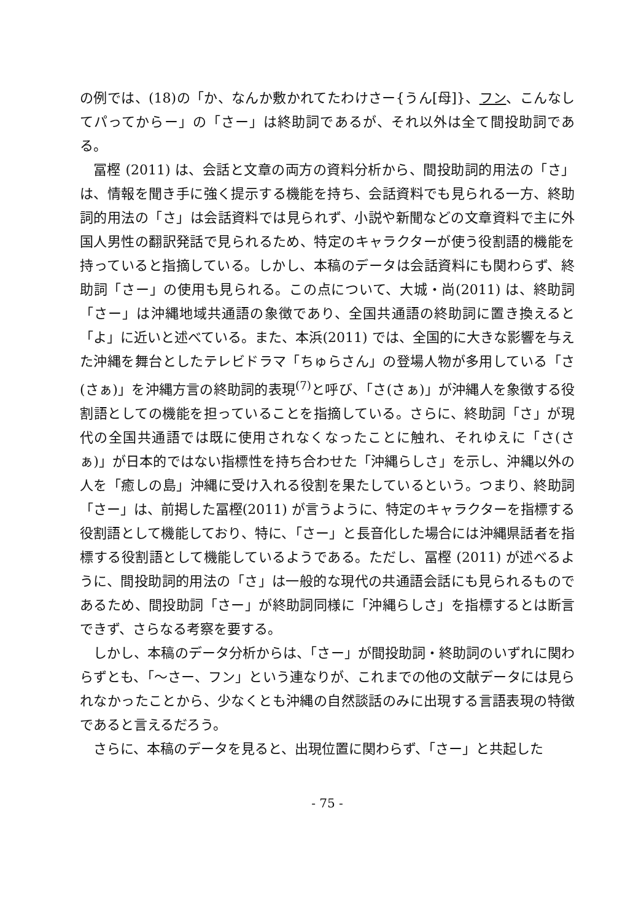の例では、(18)の「か、なんか敷かれてたわけさー{うん[母]}、フン、こんなしてパってからー」の「さー」は終助詞であるが、それ以外は全て間投助詞である。
冨樫 (2011) は、会話と文章の両方の資料分析から、間投助詞的用法の「さ」は、情報を聞き手に強く提示する機能を持ち、会話資料でも見られる一方、終助詞的用法の「さ」は会話資料では見られず、小説や新聞などの文章資料で主に外国人男性の翻訳発話で見られるため、特定のキャラクターが使う役割語的機能を持っていると指摘している。しかし、本稿のデータは会話資料にも関わらず、終助詞「さー」の使用も見られる。この点について、大城・尚(2011) は、終助詞「さー」は沖縄地域共通語の象徴であり、全国共通語の終助詞に置き換えると「よ」に近いと述べている。また、本浜(2011) では、全国的に大きな影響を与えた沖縄を舞台としたテレビドラマ「ちゅらさん」の登場人物が多用している「さ(さぁ)」を沖縄方言の終助詞的表現<sup>(7)</sup>と呼び、「さ(さぁ)」が沖縄人を象徴する役割語としての機能を担っていることを指摘している。さらに、終助詞「さ」が現代の全国共通語では既に使用されなくなったことに触れ、それゆえに「さ(さぁ)」が日本的ではない指標性を持ち合わせた「沖縄らしさ」を示し、沖縄以外の人を「癒しの島」沖縄に受け入れる役割を果たしているという。つまり、終助詞「さー」は、前掲した冨樫(2011) が言うように、特定のキャラクターを指標する役割語として機能しており、特に、「さー」と長音化した場合には沖縄県話者を指標する役割語として機能しているようである。ただし、冨樫 (2011) が述べるように、間投助詞的用法の「さ」は一般的な現代の共通語会話にも見られるものであるため、間投助詞「さー」が終助詞同様に「沖縄らしさ」を指標するとは断言できず、さらなる考察を要する。
しかし、本稿のデータ分析からは、「さー」が間投助詞・終助詞のいずれに関わらずとも、「〜さー、フン」という連なりが、これまでの他の文献データには見られなかったことから、少なくとも沖縄の自然談話のみに出現する言語表現の特徴であると言えるだろう。
さらに、本稿のデータを見ると、出現位置に関わらず、「さー」と共起した
- 75 -